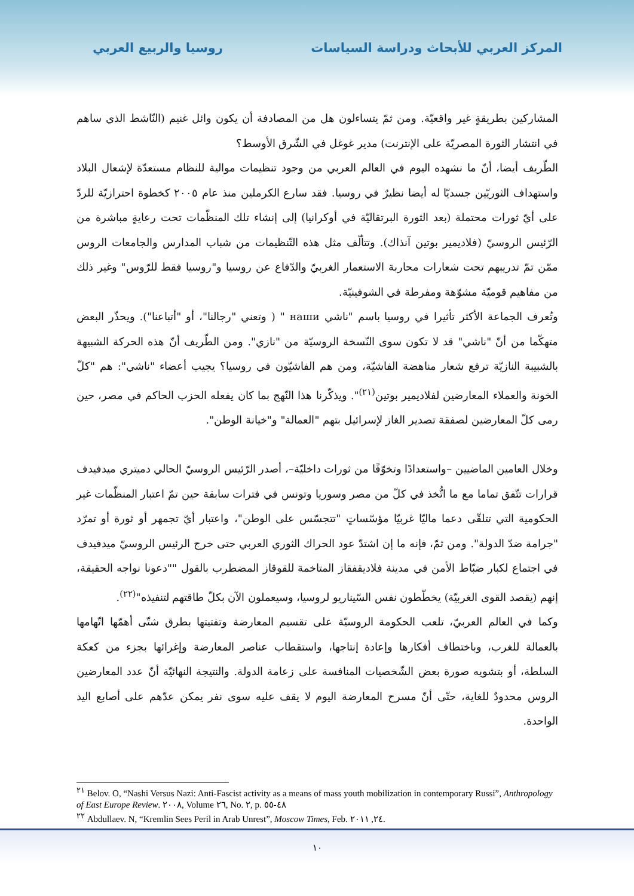المركز العربي للأبحاث ودراسة السياسات
روسيا والربيع العربي
المشاركين بطريقةٍ غير واقعيّة. ومن ثمّ يتساءلون هل من المصادفة أن يكون وائل غنيم (النّاشط الذي ساهم في انتشار الثورة المصريّة على الإنترنت) مدير غوغل في الشّرق الأوسط؟
الطّريف أيضا، أنّ ما نشهده اليوم في العالم العربي من وجود تنظيمات موالية للنظام مستعدّة لإشعال البلاد واستهداف الثوريّين جسديّا له أيضا نظيرٌ في روسيا. فقد سارع الكرملين منذ عام ٢٠٠٥ كخطوة احترازيّة للردّ على أيّ ثورات محتملة (بعد الثورة البرتقاليّة في أوكرانيا) إلى إنشاء تلك المنظّمات تحت رعايةٍ مباشرة من الرّئيس الروسيّ (فلاديمير بوتين آنذاك). وتتألّف مثل هذه التّنظيمات من شباب المدارس والجامعات الروس ممّن تمّ تدريبهم تحت شعارات محاربة الاستعمار الغربيّ والدّفاع عن روسيا و"روسيا فقط للرّوس" وغير ذلك من مفاهيم قوميّة مشوّهة ومفرطة في الشوفينيّة.
وتُعرف الجماعة الأكثر تأثيرا في روسيا باسم "ناشي наши " ( وتعني "رجالنا"، أو "أتباعنا"). ويحذّر البعض متهكّما من أنّ "ناشي" قد لا تكون سوى النّسخة الروسيّة من "نازي". ومن الطّريف أنّ هذه الحركة الشبيهة بالشبيبة النازيّة ترفع شعار مناهضة الفاشيّة، ومن هم الفاشيّون في روسيا؟ يجيب أعضاء "ناشي": هم "كلّ الخونة والعملاء المعارضين لفلاديمير بوتين<sup>(٢١)</sup>". ويذكّرنا هذا النّهج بما كان يفعله الحزب الحاكم في مصر، حين رمى كلّ المعارضين لصفقة تصدير الغاز لإسرائيل بتهم "العمالة" و"خيانة الوطن".
وخلال العامين الماضيين –واستعدادًا وتخوّفًا من ثورات داخليّة–، أصدر الرّئيس الروسيّ الحالي دميتري ميدفيدف قرارات تتّفق تماما مع ما اتُّخذ في كلّ من مصر وسوريا وتونس في فترات سابقة حين تمّ اعتبار المنظّمات غير الحكومية التي تتلقّى دعما ماليّا غربيّا مؤسّساتٍ "تتجسّس على الوطن"، واعتبار أيّ تجمهر أو ثورة أو تمرّد "جرامة ضدّ الدولة". ومن ثمّ، فإنه ما إن اشتدّ عود الحراك الثوري العربي حتى خرج الرئيس الروسيّ ميدفيدف في اجتماع لكبار ضبّاط الأمن في مدينة فلاديقفقاز المتاخمة للقوقاز المضطرب بالقول ""دعونا نواجه الحقيقة، إنهم (يقصد القوى الغربيّة) يخطّطون نفس السّيناريو لروسيا، وسيعملون الآن بكلّ طاقتهم لتنفيذه"<sup>(٢٢)</sup>.
وكما في العالم العربيّ، تلعب الحكومة الروسيّة على تقسيم المعارضة وتفتيتها بطرق شتّى أهمّها اتّهامها بالعمالة للغرب، وباختطاف أفكارها وإعادة إنتاجها، واستقطاب عناصر المعارضة وإغرائها بجزء من كعكة السلطة، أو بتشويه صورة بعض الشّخصيات المنافسة على زعامة الدولة. والنتيجة النهائيّة أنّ عدد المعارضين الروس محدودٌ للغاية، حتّى أنّ مسرح المعارضة اليوم لا يقف عليه سوى نفر يمكن عدّهم على أصابع اليد الواحدة.
<sup>٢١</sup> Belov. O, “Nashi Versus Nazi: Anti-Fascist activity as a means of mass youth mobilization in contemporary Russi”, Anthropology of East Europe Review. ٢٠٠٨, Volume ٢٦, No. ٢, p. ٤٨-٥٥
<sup>٢٢</sup> Abdullaev. N, “Kremlin Sees Peril in Arab Unrest”, Moscow Times, Feb. ٢٤, ٢٠١١.
١٠